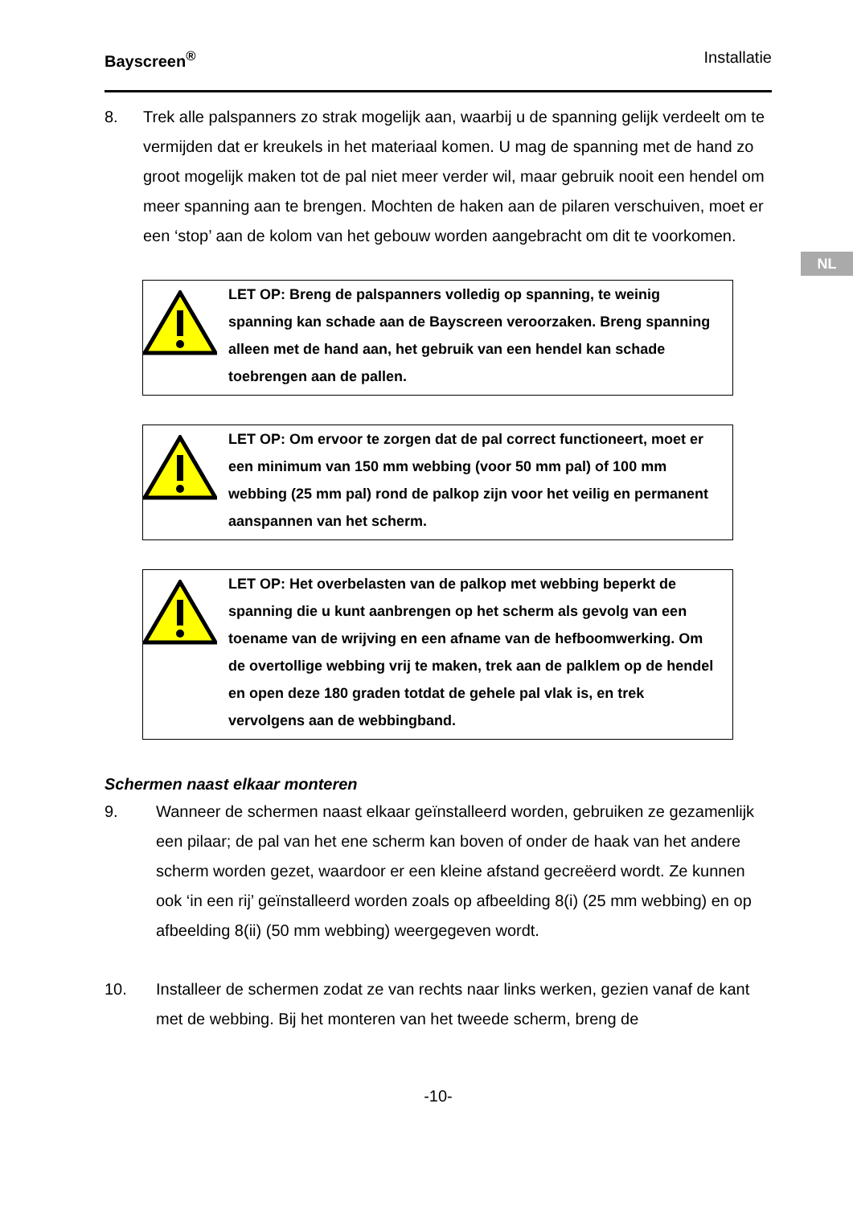NL
Bayscreen<sup>®</sup> Installatie
8. Trek alle palspanners zo strak mogelijk aan, waarbij u de spanning gelijk verdeelt om te vermijden dat er kreukels in het materiaal komen. U mag de spanning met de hand zo groot mogelijk maken tot de pal niet meer verder wil, maar gebruik nooit een hendel om meer spanning aan te brengen. Mochten de haken aan de pilaren verschuiven, moet er een ‘stop’ aan de kolom van het gebouw worden aangebracht om dit te voorkomen.
LET OP: Breng de palspanners volledig op spanning, te weinig spanning kan schade aan de Bayscreen veroorzaken. Breng spanning alleen met de hand aan, het gebruik van een hendel kan schade toebrengen aan de pallen.
LET OP: Om ervoor te zorgen dat de pal correct functioneert, moet er een minimum van 150 mm webbing (voor 50 mm pal) of 100 mm webbing (25 mm pal) rond de palkop zijn voor het veilig en permanent aanspannen van het scherm.
LET OP: Het overbelasten van de palkop met webbing beperkt de spanning die u kunt aanbrengen op het scherm als gevolg van een toename van de wrijving en een afname van de hefboomwerking. Om de overtollige webbing vrij te maken, trek aan de palklem op de hendel en open deze 180 graden totdat de gehele pal vlak is, en trek vervolgens aan de webbingband.
Schermen naast elkaar monteren
9. Wanneer de schermen naast elkaar geïnstalleerd worden, gebruiken ze gezamenlijk een pilaar; de pal van het ene scherm kan boven of onder de haak van het andere scherm worden gezet, waardoor er een kleine afstand gecreëerd wordt. Ze kunnen ook ‘in een rij’ geïnstalleerd worden zoals op afbeelding 8(i) (25 mm webbing) en op afbeelding 8(ii) (50 mm webbing) weergegeven wordt.
10. Installeer de schermen zodat ze van rechts naar links werken, gezien vanaf de kant met de webbing. Bij het monteren van het tweede scherm, breng de
-10-